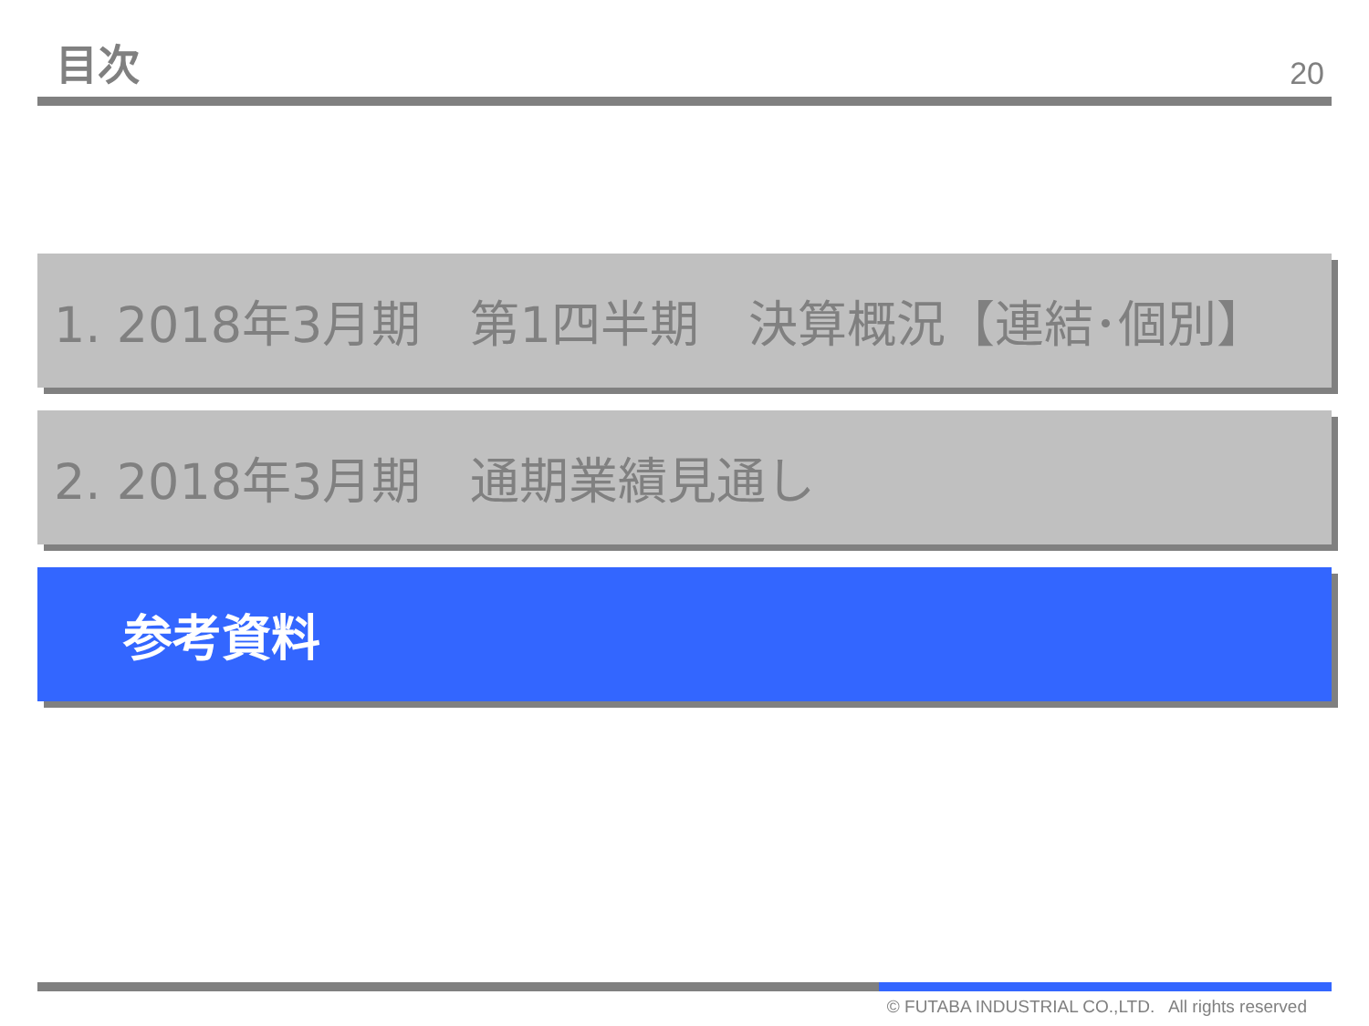目次
20
1. 2018年3月期　第1四半期　決算概況【連結･個別】
2. 2018年3月期　通期業績見通し
参考資料
© FUTABA INDUSTRIAL CO.,LTD. All rights reserved